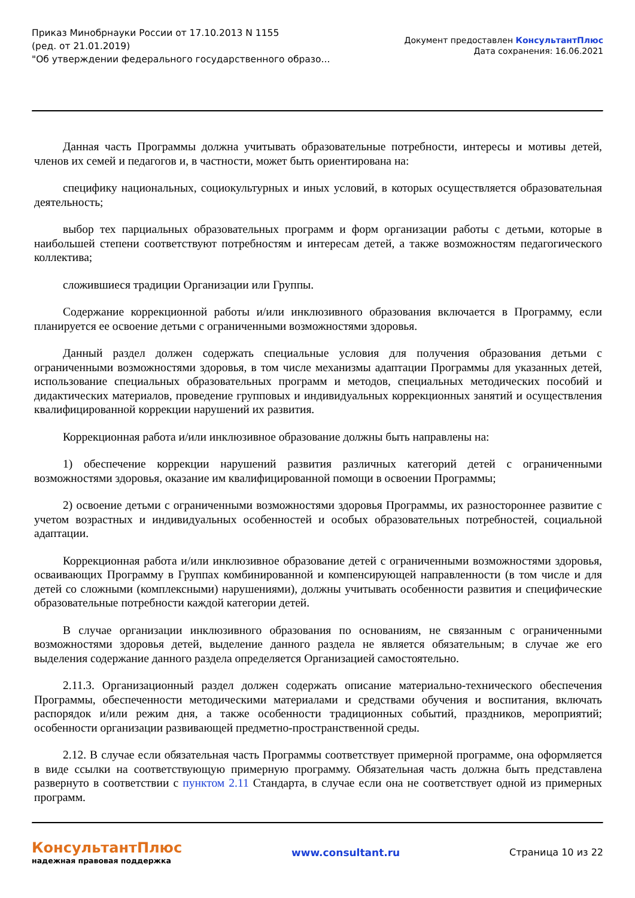Приказ Минобрнауки России от 17.10.2013 N 1155
(ред. от 21.01.2019)
"Об утверждении федерального государственного образо...
Документ предоставлен КонсультантПлюс
Дата сохранения: 16.06.2021
Данная часть Программы должна учитывать образовательные потребности, интересы и мотивы детей, членов их семей и педагогов и, в частности, может быть ориентирована на:
специфику национальных, социокультурных и иных условий, в которых осуществляется образовательная деятельность;
выбор тех парциальных образовательных программ и форм организации работы с детьми, которые в наибольшей степени соответствуют потребностям и интересам детей, а также возможностям педагогического коллектива;
сложившиеся традиции Организации или Группы.
Содержание коррекционной работы и/или инклюзивного образования включается в Программу, если планируется ее освоение детьми с ограниченными возможностями здоровья.
Данный раздел должен содержать специальные условия для получения образования детьми с ограниченными возможностями здоровья, в том числе механизмы адаптации Программы для указанных детей, использование специальных образовательных программ и методов, специальных методических пособий и дидактических материалов, проведение групповых и индивидуальных коррекционных занятий и осуществления квалифицированной коррекции нарушений их развития.
Коррекционная работа и/или инклюзивное образование должны быть направлены на:
1) обеспечение коррекции нарушений развития различных категорий детей с ограниченными возможностями здоровья, оказание им квалифицированной помощи в освоении Программы;
2) освоение детьми с ограниченными возможностями здоровья Программы, их разностороннее развитие с учетом возрастных и индивидуальных особенностей и особых образовательных потребностей, социальной адаптации.
Коррекционная работа и/или инклюзивное образование детей с ограниченными возможностями здоровья, осваивающих Программу в Группах комбинированной и компенсирующей направленности (в том числе и для детей со сложными (комплексными) нарушениями), должны учитывать особенности развития и специфические образовательные потребности каждой категории детей.
В случае организации инклюзивного образования по основаниям, не связанным с ограниченными возможностями здоровья детей, выделение данного раздела не является обязательным; в случае же его выделения содержание данного раздела определяется Организацией самостоятельно.
2.11.3. Организационный раздел должен содержать описание материально-технического обеспечения Программы, обеспеченности методическими материалами и средствами обучения и воспитания, включать распорядок и/или режим дня, а также особенности традиционных событий, праздников, мероприятий; особенности организации развивающей предметно-пространственной среды.
2.12. В случае если обязательная часть Программы соответствует примерной программе, она оформляется в виде ссылки на соответствующую примерную программу. Обязательная часть должна быть представлена развернуто в соответствии с пунктом 2.11 Стандарта, в случае если она не соответствует одной из примерных программ.
КонсультантПлюс
надежная правовая поддержка
www.consultant.ru Страница 10 из 22